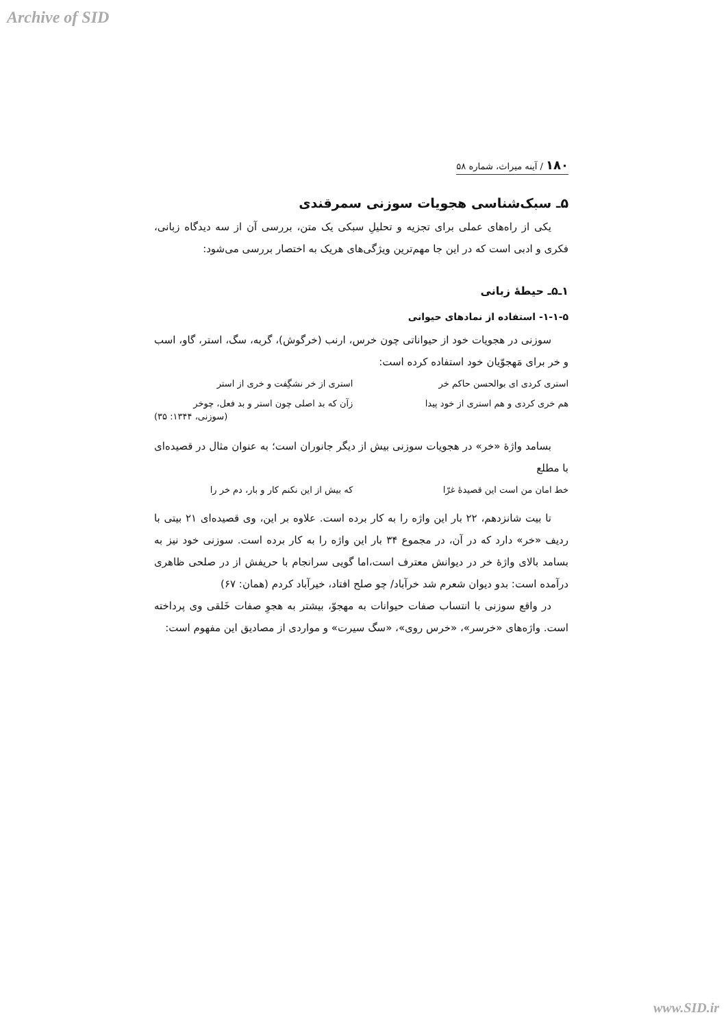Archive of SID
۱۸۰ / آینه میراث، شماره ۵۸
۵ـ سبک‌شناسی هجویات سوزنی سمرقندی
یکی از راه‌های عملی برای تجزیه و تحلیلِ سبکی یک متن، بررسی آن از سه دیدگاه زبانی، فکری و ادبی است که در این جا مهم‌ترین ویژگی‌های هریک به اختصار بررسی می‌شود:
۱ـ۵ـ حیطهٔ زبانی
۱-۱-۵- استفاده از نمادهای حیوانی
سوزنی در هجویات خود از حیواناتی چون خرس، ارنب (خرگوش)، گربه، سگ، استر، گاو، اسب و خر برای مَهجوّیان خود استفاده کرده است:
استری کردی ای بوالحسن حاکم خر استری از خر نشگِفت و خری از استر
هم خری کردی و هم استری از خود پیدا زآن که بد اصلی چون استر و بد فعل، چوخر
(سوزنی، ۱۳۴۴: ۳۵)
بسامد واژهٔ «خر» در هجویات سوزنی بیش از دیگر جانوران است؛ به عنوان مثال در قصیده‌ای با مطلع
خط امان من است این قصیدهٔ غرّا که بیش از این نکنم کار و بار، دم خر را
تا بیت شانزدهم، ۲۲ بار این واژه را به کار برده است. علاوه بر این، وی قصیده‌ای ۲۱ بیتی با ردیف «خر» دارد که در آن، در مجموع ۳۴ بار این واژه را به کار برده است. سوزنی خود نیز به بسامد بالای واژهٔ خر در دیوانش معترف است،اما گویی سرانجام با حریفش از در صلحی ظاهری درآمده است: بدو دیوان شعرم شد خرآباد/ چو صلح افتاد، خیرآباد کردم (همان: ۶۷)
در واقع سوزنی با انتساب صفات حیوانات به مهجوّ، بیشتر به هجوِ صفات خَلقی وی پرداخته است. واژه‌های «خرسر»، «خرس روی»، «سگ سیرت» و مواردی از مصادیق این مفهوم است:
www.SID.ir